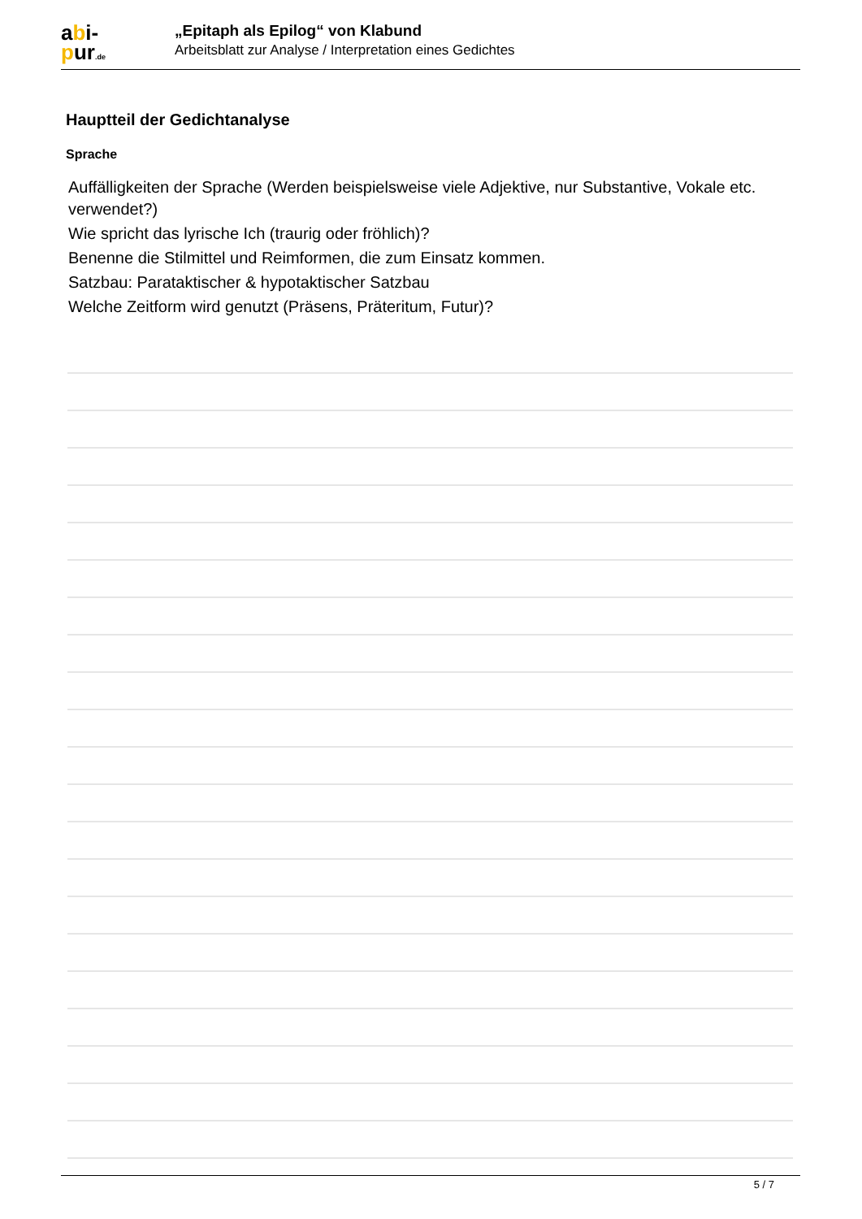abi-
pur.de
„Epitaph als Epilog“ von Klabund
Arbeitsblatt zur Analyse / Interpretation eines Gedichtes
Hauptteil der Gedichtanalyse
Sprache
Auffälligkeiten der Sprache (Werden beispielsweise viele Adjektive, nur Substantive, Vokale etc. verwendet?)
Wie spricht das lyrische Ich (traurig oder fröhlich)?
Benenne die Stilmittel und Reimformen, die zum Einsatz kommen.
Satzbau: Parataktischer & hypotaktischer Satzbau
Welche Zeitform wird genutzt (Präsens, Präteritum, Futur)?
5 / 7